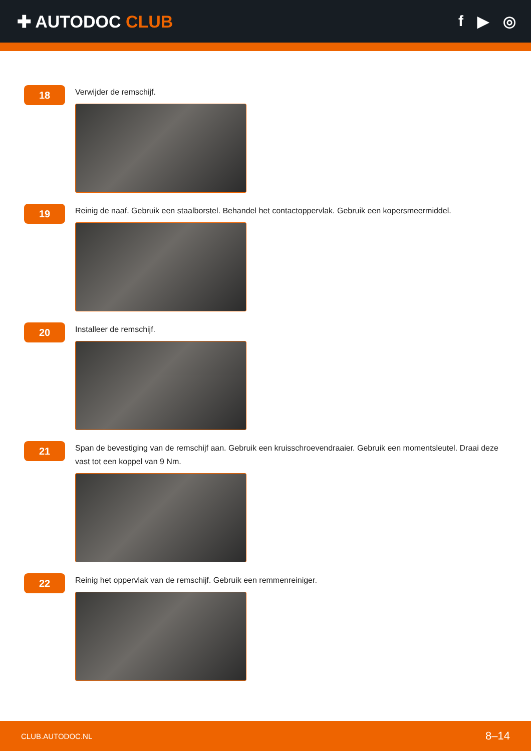✚ AUTODOC CLUB f ▶ ◎
18
Verwijder de remschijf.
19
Reinig de naaf. Gebruik een staalborstel. Behandel het contactoppervlak. Gebruik een kopersmeermiddel.
20
Installeer de remschijf.
21
Span de bevestiging van de remschijf aan. Gebruik een kruisschroevendraaier. Gebruik een momentsleutel. Draai deze vast tot een koppel van 9 Nm.
22
Reinig het oppervlak van de remschijf. Gebruik een remmenreiniger.
CLUB.AUTODOC.NL 8–14